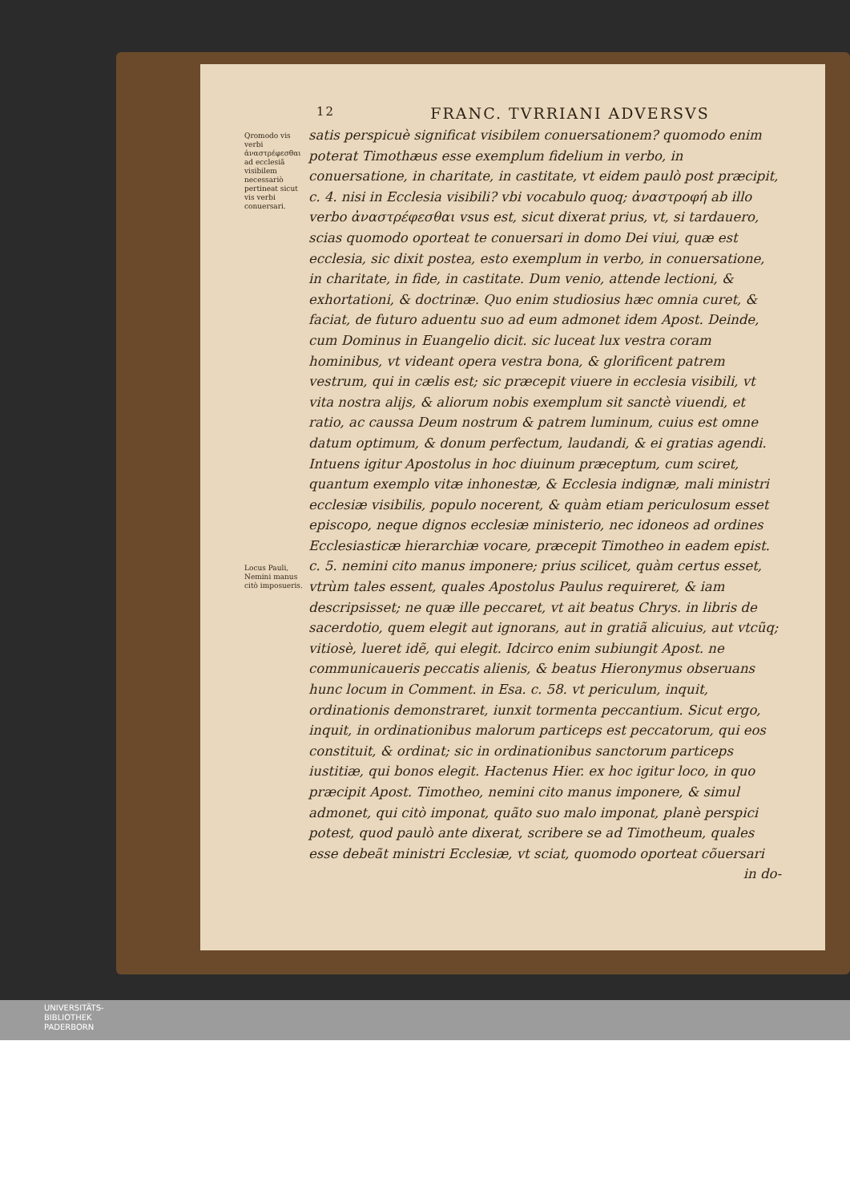12 FRANC. TVRRIANI ADVERSVS
Qromodo vis verbi ἀναστρέφεσθαι ad ecclesiã visibilem necessariò pertineat sicut vis verbi conuersari.
Locus Pauli, Nemini manus citò imposueris.
satis perspicuè significat visibilem conuersationem? quomodo enim poterat Timothæus esse exemplum fidelium in verbo, in conuersatione, in charitate, in castitate, vt eidem paulò post præcipit, c. 4. nisi in Ecclesia visibili? vbi vocabulo quoq; ἀναστροφή ab illo verbo ἀναστρέφεσθαι vsus est, sicut dixerat prius, vt, si tardauero, scias quomodo oporteat te conuersari in domo Dei viui, quæ est ecclesia, sic dixit postea, esto exemplum in verbo, in conuersatione, in charitate, in fide, in castitate. Dum venio, attende lectioni, & exhortationi, & doctrinæ. Quo enim studiosius hæc omnia curet, & faciat, de futuro aduentu suo ad eum admonet idem Apost. Deinde, cum Dominus in Euangelio dicit. sic luceat lux vestra coram hominibus, vt videant opera vestra bona, & glorificent patrem vestrum, qui in cælis est; sic præcepit viuere in ecclesia visibili, vt vita nostra alijs, & aliorum nobis exemplum sit sanctè viuendi, et ratio, ac caussa Deum nostrum & patrem luminum, cuius est omne datum optimum, & donum perfectum, laudandi, & ei gratias agendi. Intuens igitur Apostolus in hoc diuinum præceptum, cum sciret, quantum exemplo vitæ inhonestæ, & Ecclesia indignæ, mali ministri ecclesiæ visibilis, populo nocerent, & quàm etiam periculosum esset episcopo, neque dignos ecclesiæ ministerio, nec idoneos ad ordines Ecclesiasticæ hierarchiæ vocare, præcepit Timotheo in eadem epist. c. 5. nemini cito manus imponere; prius scilicet, quàm certus esset, vtrùm tales essent, quales Apostolus Paulus requireret, & iam descripsisset; ne quæ ille peccaret, vt ait beatus Chrys. in libris de sacerdotio, quem elegit aut ignorans, aut in gratiã alicuius, aut vtcũq; vitiosè, lueret idẽ, qui elegit. Idcirco enim subiungit Apost. ne communicaueris peccatis alienis, & beatus Hieronymus obseruans hunc locum in Comment. in Esa. c. 58. vt periculum, inquit, ordinationis demonstraret, iunxit tormenta peccantium. Sicut ergo, inquit, in ordinationibus malorum particeps est peccatorum, qui eos constituit, & ordinat; sic in ordinationibus sanctorum particeps iustitiæ, qui bonos elegit. Hactenus Hier. ex hoc igitur loco, in quo præcipit Apost. Timotheo, nemini cito manus imponere, & simul admonet, qui citò imponat, quãto suo malo imponat, planè perspici potest, quod paulò ante dixerat, scribere se ad Timotheum, quales esse debeãt ministri Ecclesiæ, vt sciat, quomodo oporteat cõuersari
in do-
UNIVERSITÄTS-
BIBLIOTHEK
PADERBORN